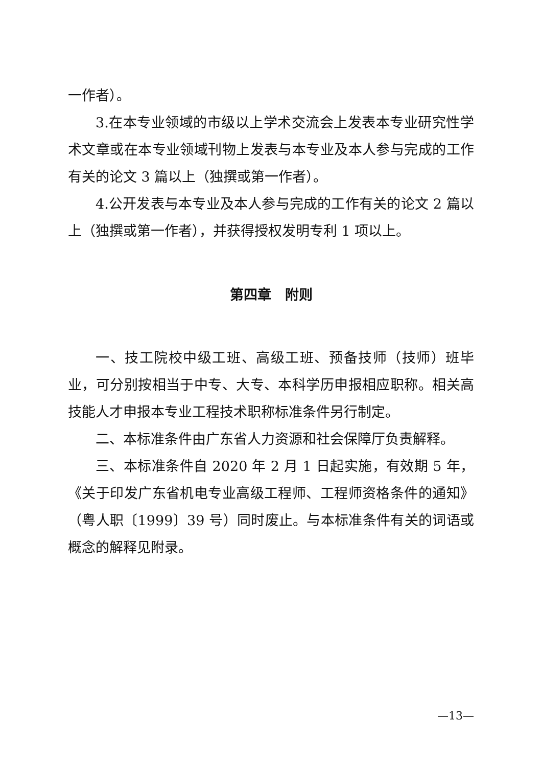一作者）。
3.在本专业领域的市级以上学术交流会上发表本专业研究性学术文章或在本专业领域刊物上发表与本专业及本人参与完成的工作有关的论文 3 篇以上（独撰或第一作者）。
4.公开发表与本专业及本人参与完成的工作有关的论文 2 篇以上（独撰或第一作者），并获得授权发明专利 1 项以上。
第四章　附则
一、技工院校中级工班、高级工班、预备技师（技师）班毕业，可分别按相当于中专、大专、本科学历申报相应职称。相关高技能人才申报本专业工程技术职称标准条件另行制定。
二、本标准条件由广东省人力资源和社会保障厅负责解释。
三、本标准条件自 2020 年 2 月 1 日起实施，有效期 5 年，《关于印发广东省机电专业高级工程师、工程师资格条件的通知》（粤人职〔1999〕39 号）同时废止。与本标准条件有关的词语或概念的解释见附录。
—13—